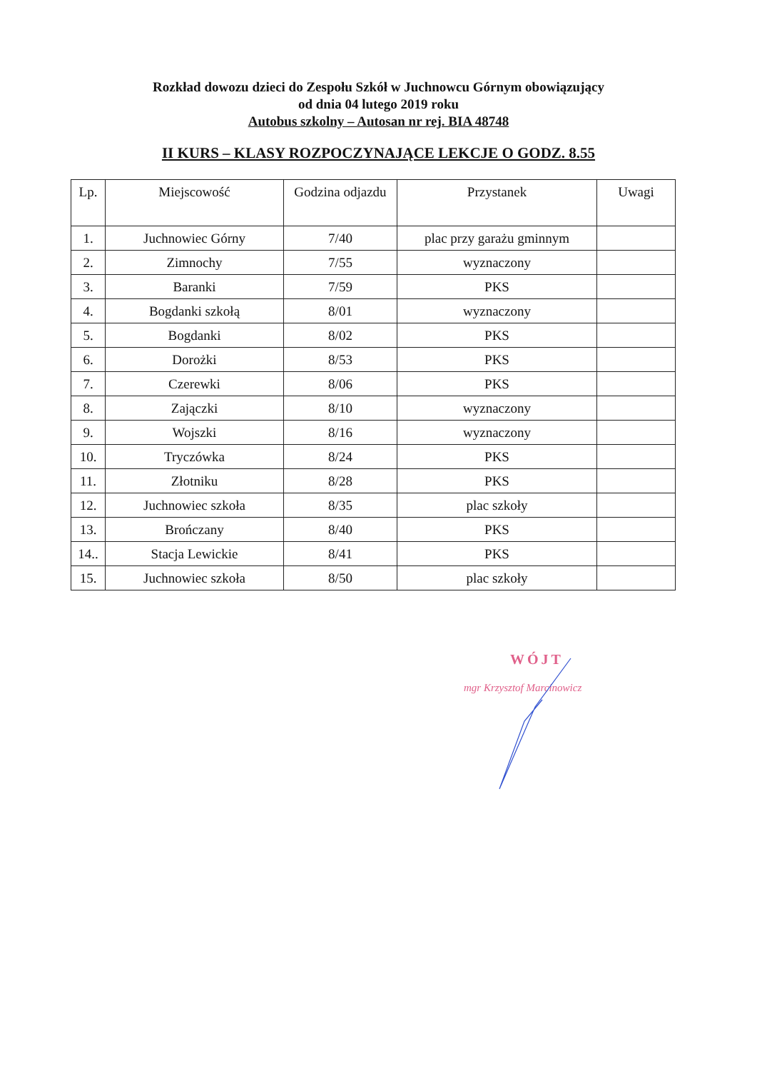Rozkład dowozu dzieci do Zespołu Szkół w Juchnowcu Górnym obowiązujący
od dnia 04 lutego 2019 roku
Autobus szkolny – Autosan nr rej. BIA 48748
II KURS – KLASY ROZPOCZYNAJĄCE LEKCJE O GODZ. 8.55
| Lp. | Miejscowość | Godzina odjazdu | Przystanek | Uwagi |
| --- | --- | --- | --- | --- |
| 1. | Juchnowiec Górny | 7/40 | plac przy garażu gminnym | |
| 2. | Zimnochy | 7/55 | wyznaczony | |
| 3. | Baranki | 7/59 | PKS | |
| 4. | Bogdanki szkołą | 8/01 | wyznaczony | |
| 5. | Bogdanki | 8/02 | PKS | |
| 6. | Dorożki | 8/53 | PKS | |
| 7. | Czerewki | 8/06 | PKS | |
| 8. | Zajączki | 8/10 | wyznaczony | |
| 9. | Wojszki | 8/16 | wyznaczony | |
| 10. | Tryczówka | 8/24 | PKS | |
| 11. | Złotniku | 8/28 | PKS | |
| 12. | Juchnowiec szkoła | 8/35 | plac szkoły | |
| 13. | Brończany | 8/40 | PKS | |
| 14.. | Stacja Lewickie | 8/41 | PKS | |
| 15. | Juchnowiec szkoła | 8/50 | plac szkoły | |
WÓJT
mgr Krzysztof Marcinowicz